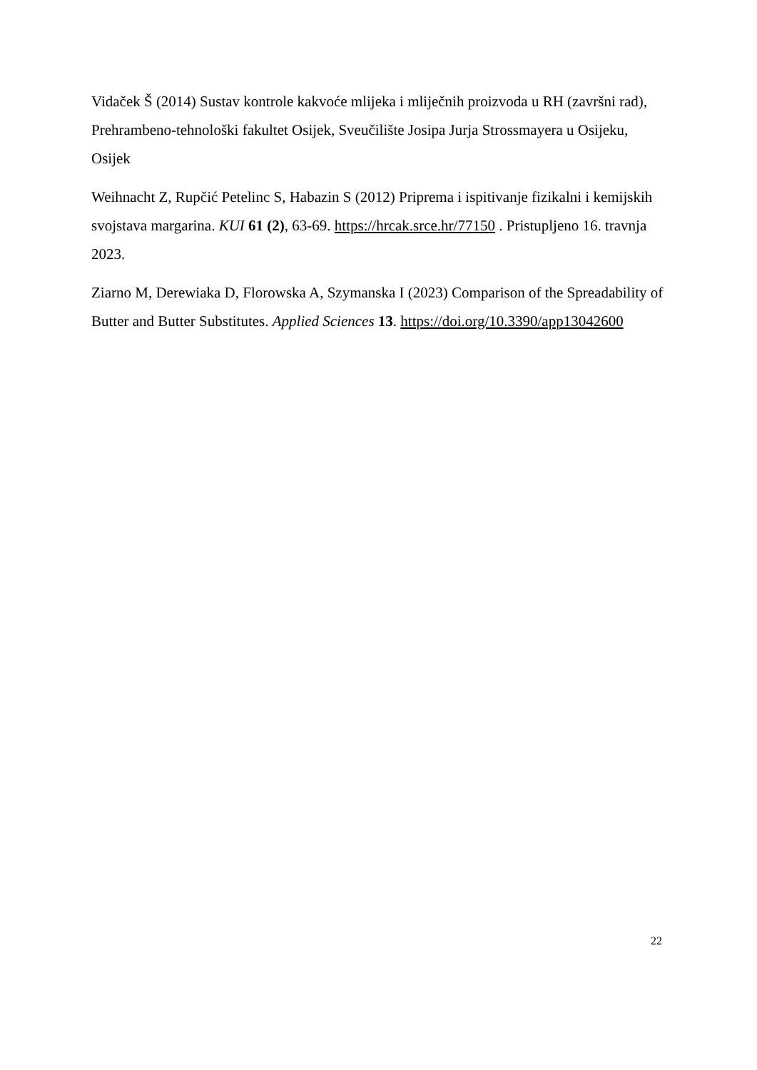Vidaček Š (2014) Sustav kontrole kakvoće mlijeka i mliječnih proizvoda u RH (završni rad), Prehrambeno-tehnološki fakultet Osijek, Sveučilište Josipa Jurja Strossmayera u Osijeku, Osijek
Weihnacht Z, Rupčić Petelinc S, Habazin S (2012) Priprema i ispitivanje fizikalni i kemijskih svojstava margarina. KUI 61 (2), 63-69. https://hrcak.srce.hr/77150 . Pristupljeno 16. travnja 2023.
Ziarno M, Derewiaka D, Florowska A, Szymanska I (2023) Comparison of the Spreadability of Butter and Butter Substitutes. Applied Sciences 13. https://doi.org/10.3390/app13042600
22